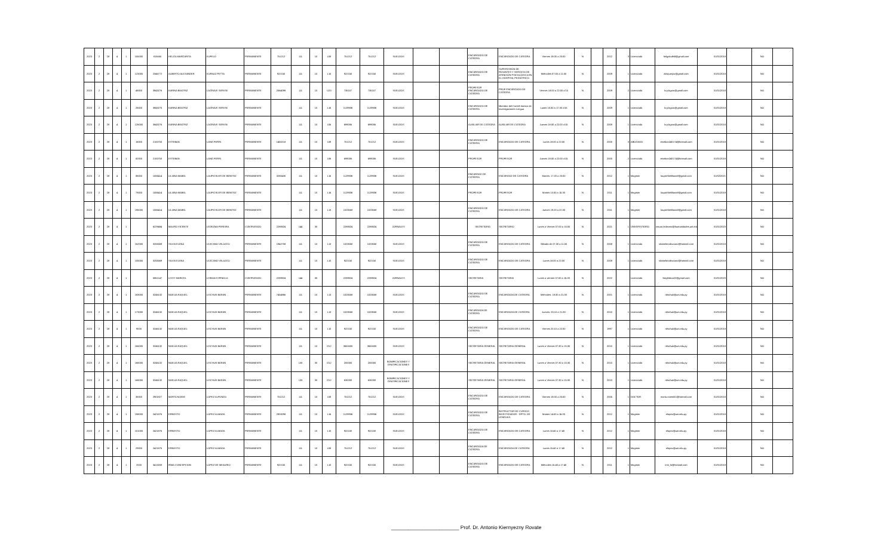| 2023 | 2 | 28 | 4 | 1 | 155000 | 815655 | HELGA MARGARITA | KUFELD | PERMANENTE | 751212 | 111 | 10 | L08 | 751212 | 751212 | SUELDOS | | | ENCARGADO DE CATEDRA | ENCARGADO DE CATEDRA | Viernes 18:00 a 20:00 | N | | 2012 | 3 | Licenciado | helgakufeld@gmail.com | 01/01/2018 | | NO | |
| 2023 | 2 | 28 | 4 | 1 | 123000 | 2346772 | ALBERTO ALEXANDER | KURKAZ PETTA | PERMANENTE | 922150 | 111 | 10 | L10 | 922150 | 922150 | SUELDOS | | | ENCARGADO DE CATEDRA | SUPERVISIÓN DE PASANTES Y SERVICIO DE ATENCIÓN PSICOLÓGICA EN EL HOSPITAL PEDIÁTRICO | Miércoles 07:00 a 11:00 | N | | 2009 | 1 | Licenciado | alexjuerjaz@gmail.com | 01/01/2018 | | NO | |
| 2023 | 2 | 28 | 4 | 1 | 48000 | 3843276 | KARINA BEATRIZ | LAGRAVE SERVIN | PERMANENTE | 2564099 | 111 | 10 | U20 | 735157 | 735157 | SUELDOS | | | PROFESOR ENCARGADO DE CATEDRA | PROF ENCARGADO DE CATEDRA | Viernes 18:00 a 22:00 c/15 | N | | 2009 | 2 | Licenciado | kry.lagrav@gmail.com | 01/01/2018 | | NO | |
| 2023 | 2 | 28 | 4 | 1 | 26000 | 3843276 | KARINA BEATRIZ | LAGRAVE SERVIN | PERMANENTE | | 111 | 10 | L16 | 1129936 | 1129936 | SUELDOS | | | ENCARGADO DE CATEDRA | Miembro del Comité Asesor de Investigaciones-Lengua | Lunes 15:30 a 17:30 c/15 | N | | 2009 | 1 | Licenciado | kry.lagrav@gmail.com | 01/01/2018 | | NO | |
| 2023 | 2 | 28 | 4 | 1 | 126000 | 3843276 | KARINA BEATRIZ | LAGRAVE SERVIN | PERMANENTE | | 111 | 10 | L06 | 699006 | 699006 | SUELDOS | | | AUXILIAR DE CATEDRA | AUXILIAR DE CATEDRA | Jueves 18:00 a 22:00 c/15 | N | | 2009 | 1 | Licenciado | kry.lagrav@gmail.com | 01/01/2018 | | NO | |
| 2023 | 2 | 28 | 4 | 1 | 16000 | 2100753 | ESTEBAN | LANG FERRI | PERMANENTE | 1450218 | 111 | 10 | L08 | 751212 | 751212 | SUELDOS | | | ENCARGADO DE CATEDRA | ENCARGADO DE CATEDRA | Lunes 18:00 a 22:00 | N | | 2000 | 3 | ABOGADO | esteban240174@hotmail.com | 01/01/2018 | | NO | |
| 2023 | 2 | 28 | 4 | 1 | 82000 | 2100753 | ESTEBAN | LANG FERRI | PERMANENTE | | 111 | 10 | L06 | 699006 | 699006 | SUELDOS | | | PROFESOR | PROFESOR | Jueves 18:00 a 22:00 c/15 | N | | 2000 | 2 | Licenciado | esteban240174@hotmail.com | 01/01/2018 | | NO | |
| 2023 | 2 | 28 | 4 | 1 | 86000 | 1556414 | LILIANA MABEL | LAUPICHLER DE BENITEZ | PERMANENTE | 3280430 | 111 | 10 | L16 | 1129936 | 1129936 | SUELDOS | | | ENCARGAD DE CATEDRA | ENCARGAD DE CATEDRA | Martes: 17:20 a 20:00 | N | | 2012 | 1 | Magister | laupichlerliliana8@gmail.com | 01/02/2021 | | NO | |
| 2023 | 2 | 28 | 4 | 1 | 78000 | 1556414 | LILIANA MABEL | LAUPICHLER DE BENITEZ | PERMANENTE | | 111 | 10 | L16 | 1129936 | 1129936 | SUELDOS | | | PROFESOR | PROFESOR | Martes 13:30 a 15:30 | N | | 2011 | 1 | Magister | laupichlerliliana8@gmail.com | 01/01/2018 | | NO | |
| 2023 | 2 | 28 | 4 | 1 | 195000 | 1556414 | LILIANA MABEL | LAUPICHLER DE BENITEZ | PERMANENTE | | 111 | 10 | L13 | 1020558 | 1020558 | SUELDOS | | | ENCARGADO DE CATEDRA | ENCARGADO DE CATEDRA | Jueves 19:20 a 22:00 | N | | 2011 | 1 | Magister | laupichlerliliana8@gmail.com | 01/01/2018 | | NO | |
| 2023 | 2 | 28 | 4 | 1 | | 6229484 | MAURO VICENTE | LEDEZMA PEREIRA | CONTRATADO | 2289324 | 144 | 30 | | 2289324 | 2289324 | JORNALES | | | SECRETARIO | SECRETARIO | Lunes a Viernes 07:00 a 15:00 | N | | 2021 | 1 | UNIVERSITARIO | mauro.ledezma@humanidades.uni.edu.py | 01/01/2023 | | NO | |
| 2023 | 2 | 28 | 4 | 1 | 162000 | 3255569 | SILVIA ELENA | LEZCANO VELAZCO | PERMANENTE | 1942708 | 111 | 10 | L13 | 1020558 | 1020558 | SUELDOS | | | ENCARGADO DE CATEDRA | ENCARGADO DE CATEDRA | Sábado de 07:30 a 11:00 | N | | 2008 | 1 | Licenciado | silviaelenalezcano@hotmail.com | 01/01/2018 | | NO | |
| 2023 | 2 | 28 | 4 | 1 | 105000 | 3255569 | SILVIA ELENA | LEZCANO VELAZCO | PERMANENTE | | 111 | 10 | L10 | 922150 | 922150 | SUELDOS | | | ENCARGADO DE CATEDRA | ENCARGADO DE CATEDRA | Lunes 18:00 a 22:00 | N | | 2008 | 1 | Licenciado | silviaelenalezcano@hotmail.com | 01/01/2018 | | NO | |
| 2023 | 2 | 28 | 4 | 1 | | 5861147 | LISSY MARICEL | LISBOA ESPINOLA | CONTRATADO | 2289324 | 144 | 30 | | 2289324 | 2289324 | JORNALES | | | SECRETARIA | SECRETARIA | Lunes a viernes 07:00 a 15:00 | N | | 2022 | | Licenciado | lissylisboa22@gmail.com | 01/01/2023 | | NO | |
| 2023 | 2 | 28 | 4 | 1 | 163000 | 3246132 | NOELIA RAQUEL | LISCHUK BARAN | PERMANENTE | 7454866 | 111 | 10 | L13 | 1020558 | 1020558 | SUELDOS | | | ENCARGADO DE CATEDRA | ENCARGADA DE CATEDRA | Miércoles: 18:30 a 21:30 | N | | 2001 | 1 | Licenciado | nlischuk@uni.edu.py | 01/01/2018 | | NO | |
| 2023 | 2 | 28 | 4 | 1 | 173000 | 3246132 | NOELIA RAQUEL | LISCHUK BARAN | PERMANENTE | | 111 | 10 | L13 | 1020558 | 1020558 | SUELDOS | | | ENCARGADA DE CATEDRA | ENCARGADA DE CATEDRA | Jueves: 20:10 a 21:30 | N | | 2010 | 1 | Licenciado | nlischuk@uni.edu.py | 01/01/2018 | | NO | |
| 2023 | 2 | 28 | 4 | 1 | 9000 | 3246132 | NOELIA RAQUEL | LISCHUK BARAN | PERMANENTE | | 111 | 10 | L10 | 922150 | 922150 | SUELDOS | | | ENCARGADO DE CATEDRA | ENCARGADO DE CATEDRA | Viernes 20:10 a 22:00 | N | | 1997 | 1 | Licenciado | nlischuk@uni.edu.py | 01/01/2018 | | NO | |
| 2023 | 2 | 28 | 4 | 1 | 166000 | 3246132 | NOELIA RAQUEL | LISCHUK BARAN | PERMANENTE | | 111 | 10 | G12 | 3661600 | 3661600 | SUELDOS | | | SECRETARIA GENERAL | SECRETARIA GENERAL | Lunes a Viernes 07:30 a 15:30 | N | | 2010 | 1 | Licenciado | nlischuk@uni.edu.py | 01/01/2018 | | NO | |
| 2023 | 2 | 28 | 4 | 1 | 166000 | 3246132 | NOELIA RAQUEL | LISCHUK BARAN | PERMANENTE | | 133 | 30 | G12 | 200000 | 200000 | BONIFICACIONES Y GRATIFICACIONES | | | SECRETARIA GENERAL | SECRETARIA GENERAL | Lunes a Viernes 07:30 a 15:30 | N | | 2010 | 1 | Licenciado | nlischuk@uni.edu.py | 01/01/2018 | | NO | |
| 2023 | 2 | 28 | 4 | 1 | 166000 | 3246132 | NOELIA RAQUEL | LISCHUK BARAN | PERMANENTE | | 133 | 30 | G12 | 630000 | 630000 | BONIFICACIONES Y GRATIFICACIONES | | | SECRETARIA GENERAL | SECRETARIA GENERAL | Lunes a Viernes 07:30 a 15:30 | N | | 2010 | 1 | Licenciado | nlischuk@uni.edu.py | 01/01/2018 | | NO | |
| 2023 | 2 | 28 | 4 | 1 | 36000 | 2901827 | MARTA NOEMI | LOPEZ ALFONZO | PERMANENTE | 751212 | 111 | 10 | L08 | 751212 | 751212 | SUELDOS | | | ENCARGADO DE CATEDRA | ENCARGADO DE CATEDRA | Viernes 18:00 a 20:00 | N | | 2005 | 1 | DOCTOR | marta.noemi01@hotmail.com | 01/01/2018 | | NO | |
| 2023 | 2 | 28 | 4 | 1 | 198000 | 2421876 | ERNESTO | LOPEZ ALMADA | PERMANENTE | 2803298 | 111 | 10 | L16 | 1129936 | 1129936 | SUELDOS | | | ENCARGADO DE CATEDRA | INSTRUCTOR DE CURSOS INVESTIGADOR - DPTO. DE LENGUAS. | Martes 14:00 a 16:00 | N | | 2012 | 1 | Magister | elopez@uni.edu.py | 01/01/2018 | | NO | |
| 2023 | 2 | 28 | 4 | 1 | 101000 | 2421876 | ERNESTO | LOPEZ ALMADA | PERMANENTE | | 111 | 10 | L10 | 922150 | 922150 | SUELDOS | | | ENCARGADO DE CATEDRA | ENCARGADO DE CATEDRA | Lunes 15:40 a 17:40 | N | | 2012 | 1 | Magister | elopez@uni.edu.py | 01/01/2018 | | NO | |
| 2023 | 2 | 28 | 4 | 1 | 29000 | 2421876 | ERNESTO | LOPEZ ALMADA | PERMANENTE | | 111 | 10 | L08 | 751212 | 751212 | SUELDOS | | | ENCARGADA DE CATEDRA | ENCARGADA DE CATEDRA | Lunes 15:40 a 17:40 | N | | 2012 | 1 | Magister | elopez@uni.edu.py | 01/01/2018 | | NO | |
| 2023 | 2 | 28 | 4 | 1 | 2000 | 3413283 | IRMA CONCEPCION | LOPEZ DE MEAURIO | PERMANENTE | 922150 | 111 | 10 | L10 | 922150 | 922150 | SUELDOS | | | ENCARGADO DE CATEDRA | ENCARGADO DE CATEDRA | Miércoles 15:40 a 17:40 | N | | 2011 | 1 | Magister | irmi_lo@hotmail.com | 01/01/2018 | | NO | |
________________________ Prof. Dr. Antonio Kiernyezny Rovate